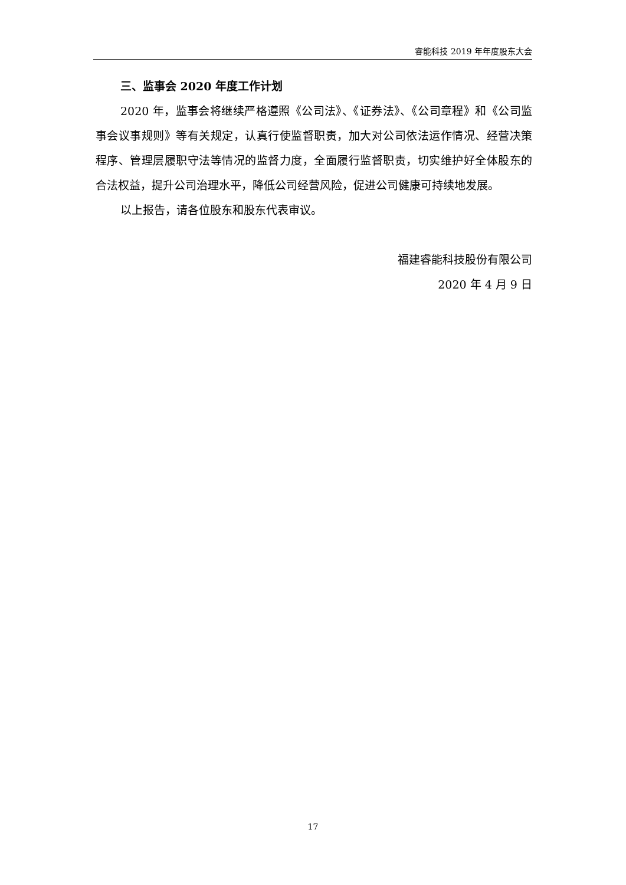睿能科技 2019 年年度股东大会
三、监事会 2020 年度工作计划
2020 年，监事会将继续严格遵照《公司法》、《证券法》、《公司章程》和《公司监事会议事规则》等有关规定，认真行使监督职责，加大对公司依法运作情况、经营决策程序、管理层履职守法等情况的监督力度，全面履行监督职责，切实维护好全体股东的合法权益，提升公司治理水平，降低公司经营风险，促进公司健康可持续地发展。
以上报告，请各位股东和股东代表审议。
福建睿能科技股份有限公司
2020 年 4 月 9 日
17